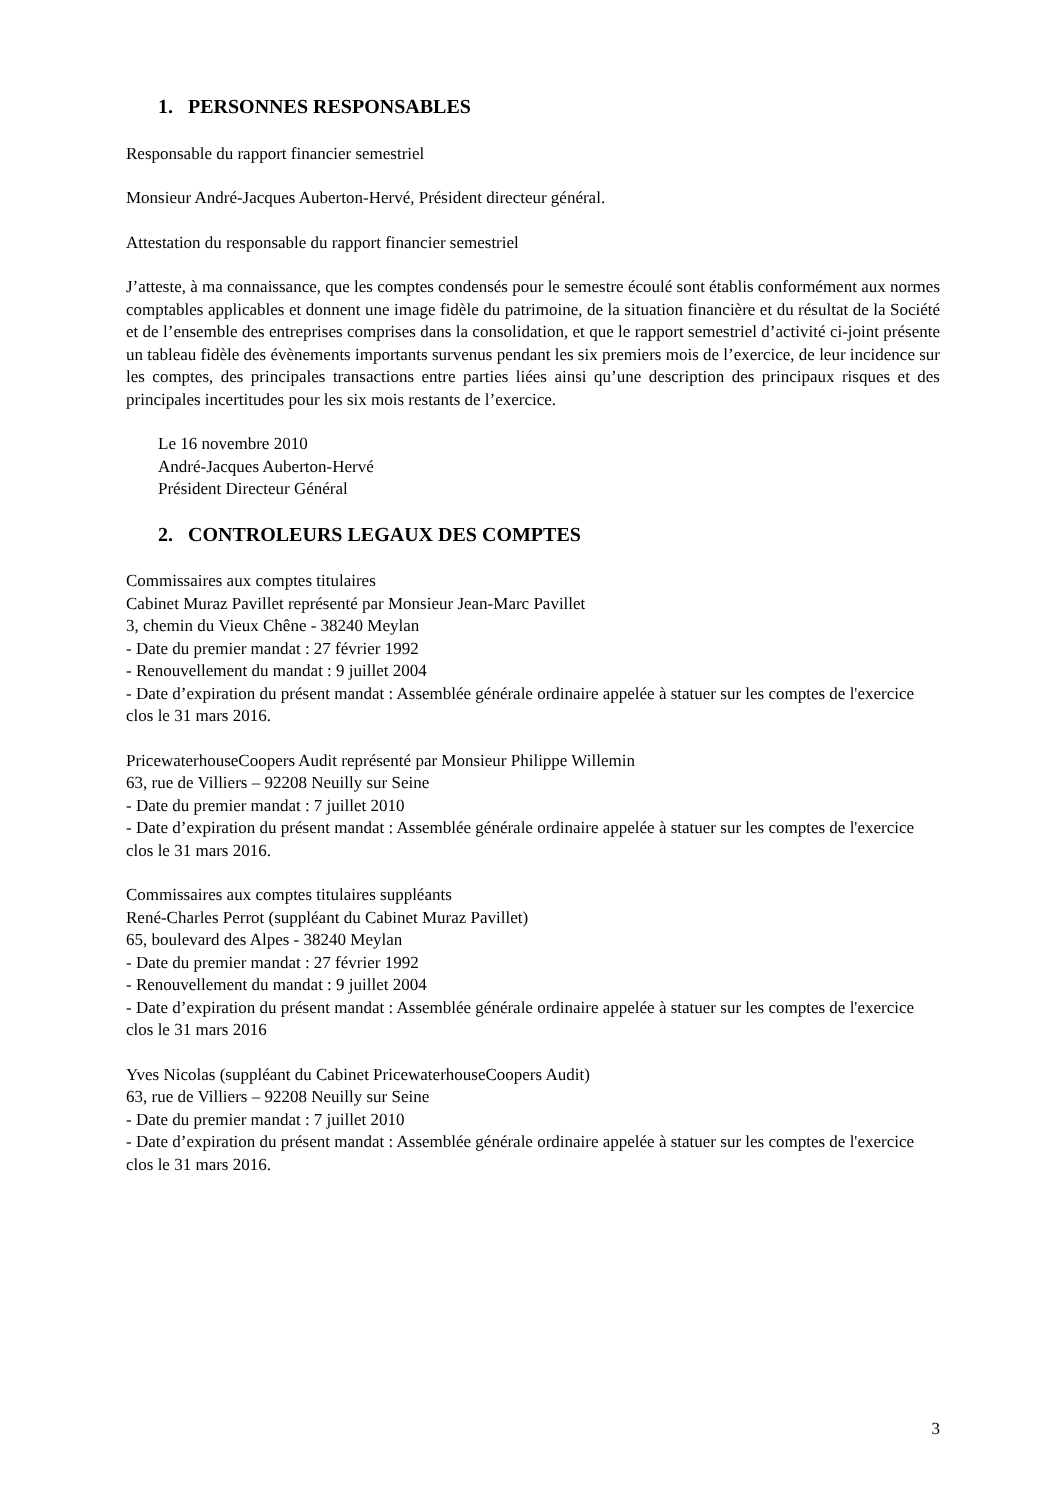1. PERSONNES RESPONSABLES
Responsable du rapport financier semestriel
Monsieur André-Jacques Auberton-Hervé, Président directeur général.
Attestation du responsable du rapport financier semestriel
J’atteste, à ma connaissance, que les comptes condensés pour le semestre écoulé sont établis conformément aux normes comptables applicables et donnent une image fidèle du patrimoine, de la situation financière et du résultat de la Société et de l’ensemble des entreprises comprises dans la consolidation, et que le rapport semestriel d’activité ci-joint présente un tableau fidèle des évènements importants survenus pendant les six premiers mois de l’exercice, de leur incidence sur les comptes, des principales transactions entre parties liées ainsi qu’une description des principaux risques et des principales incertitudes pour les six mois restants de l’exercice.
Le 16 novembre 2010
André-Jacques Auberton-Hervé
Président Directeur Général
2. CONTROLEURS LEGAUX DES COMPTES
Commissaires aux comptes titulaires
Cabinet Muraz Pavillet représenté par Monsieur Jean-Marc Pavillet
3, chemin du Vieux Chêne - 38240 Meylan
- Date du premier mandat : 27 février 1992
- Renouvellement du mandat : 9 juillet 2004
- Date d’expiration du présent mandat : Assemblée générale ordinaire appelée à statuer sur les comptes de l'exercice clos le 31 mars 2016.
PricewaterhouseCoopers Audit représenté par Monsieur Philippe Willemin
63, rue de Villiers – 92208 Neuilly sur Seine
- Date du premier mandat : 7 juillet 2010
- Date d’expiration du présent mandat : Assemblée générale ordinaire appelée à statuer sur les comptes de l'exercice clos le 31 mars 2016.
Commissaires aux comptes titulaires suppléants
René-Charles Perrot (suppléant du Cabinet Muraz Pavillet)
65, boulevard des Alpes - 38240 Meylan
- Date du premier mandat : 27 février 1992
- Renouvellement du mandat : 9 juillet 2004
- Date d’expiration du présent mandat : Assemblée générale ordinaire appelée à statuer sur les comptes de l'exercice clos le 31 mars 2016
Yves Nicolas (suppléant du Cabinet PricewaterhouseCoopers Audit)
63, rue de Villiers – 92208 Neuilly sur Seine
- Date du premier mandat : 7 juillet 2010
- Date d’expiration du présent mandat : Assemblée générale ordinaire appelée à statuer sur les comptes de l'exercice clos le 31 mars 2016.
3